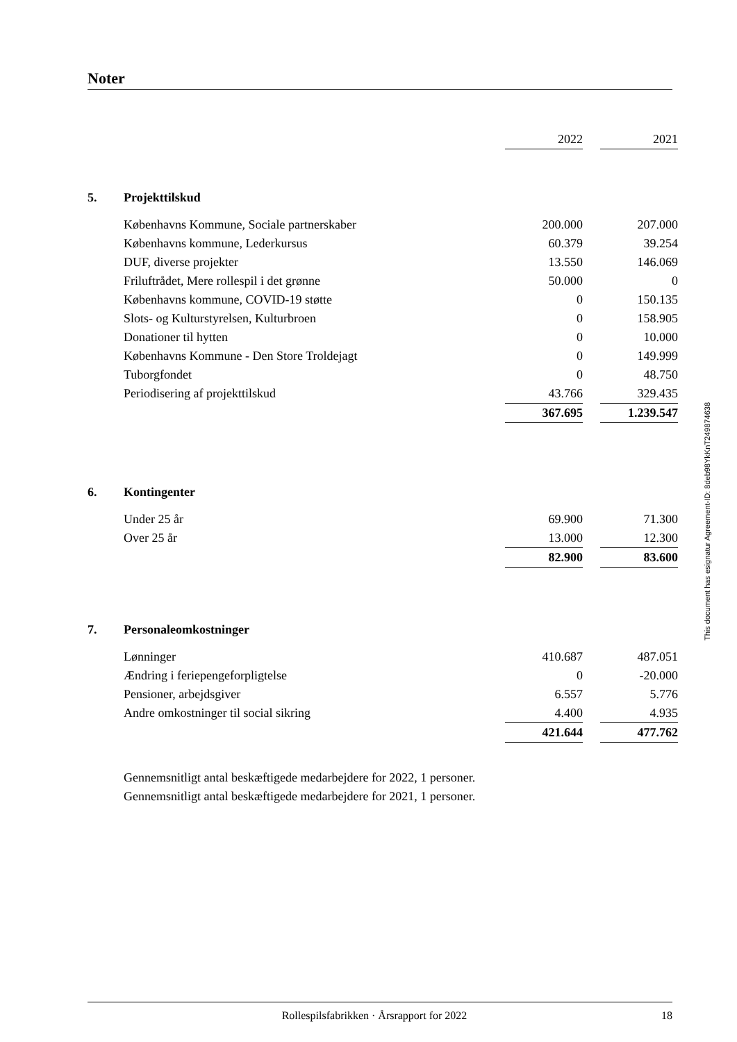Noter
| | | 2022 | | 2021 |
| 5. | Projekttilskud | | | |
| | Københavns Kommune, Sociale partnerskaber | 200.000 | | 207.000 |
| | Københavns kommune, Lederkursus | 60.379 | | 39.254 |
| | DUF, diverse projekter | 13.550 | | 146.069 |
| | Friluftrådet, Mere rollespil i det grønne | 50.000 | | 0 |
| | Københavns kommune, COVID-19 støtte | 0 | | 150.135 |
| | Slots- og Kulturstyrelsen, Kulturbroen | 0 | | 158.905 |
| | Donationer til hytten | 0 | | 10.000 |
| | Københavns Kommune - Den Store Troldejagt | 0 | | 149.999 |
| | Tuborgfondet | 0 | | 48.750 |
| | Periodisering af projekttilskud | 43.766 | | 329.435 |
| | | 367.695 | | 1.239.547 |
| 6. | Kontingenter | | | |
| | Under 25 år | 69.900 | | 71.300 |
| | Over 25 år | 13.000 | | 12.300 |
| | | 82.900 | | 83.600 |
| 7. | Personaleomkostninger | | | |
| | Lønninger | 410.687 | | 487.051 |
| | Ændring i feriepengeforpligtelse | 0 | | -20.000 |
| | Pensioner, arbejdsgiver | 6.557 | | 5.776 |
| | Andre omkostninger til social sikring | 4.400 | | 4.935 |
| | | 421.644 | | 477.762 |
Gennemsnitligt antal beskæftigede medarbejdere for 2022, 1 personer.
Gennemsnitligt antal beskæftigede medarbejdere for 2021, 1 personer.
This document has esignatur Agreement-ID: 8deb98YkKnT249874638
Rollespilsfabrikken · Årsrapport for 2022 18